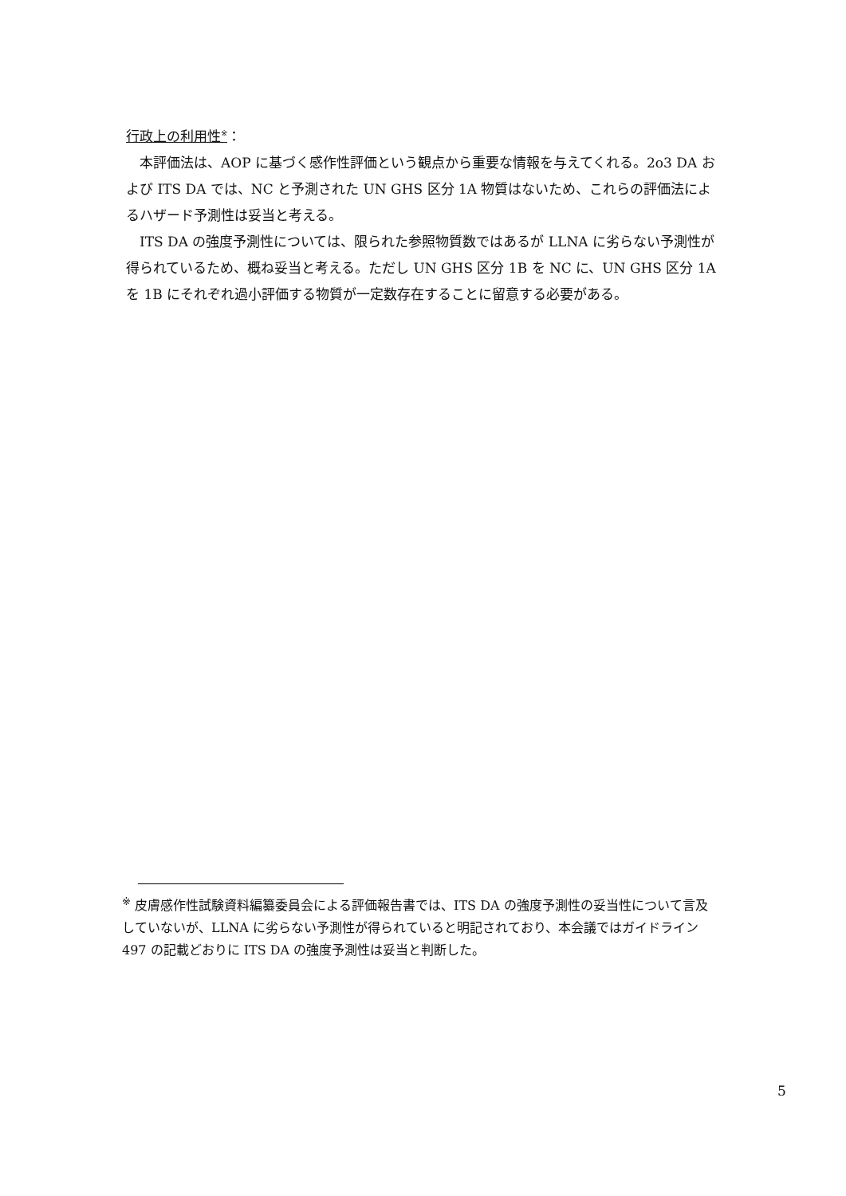行政上の利用性<sup>※</sup>：
本評価法は、AOP に基づく感作性評価という観点から重要な情報を与えてくれる。2o3 DA および ITS DA では、NC と予測された UN GHS 区分 1A 物質はないため、これらの評価法によるハザード予測性は妥当と考える。
ITS DA の強度予測性については、限られた参照物質数ではあるが LLNA に劣らない予測性が得られているため、概ね妥当と考える。ただし UN GHS 区分 1B を NC に、UN GHS 区分 1A を 1B にそれぞれ過小評価する物質が一定数存在することに留意する必要がある。
<sup>※</sup> 皮膚感作性試験資料編纂委員会による評価報告書では、ITS DA の強度予測性の妥当性について言及していないが、LLNA に劣らない予測性が得られていると明記されており、本会議ではガイドライン 497 の記載どおりに ITS DA の強度予測性は妥当と判断した。
5